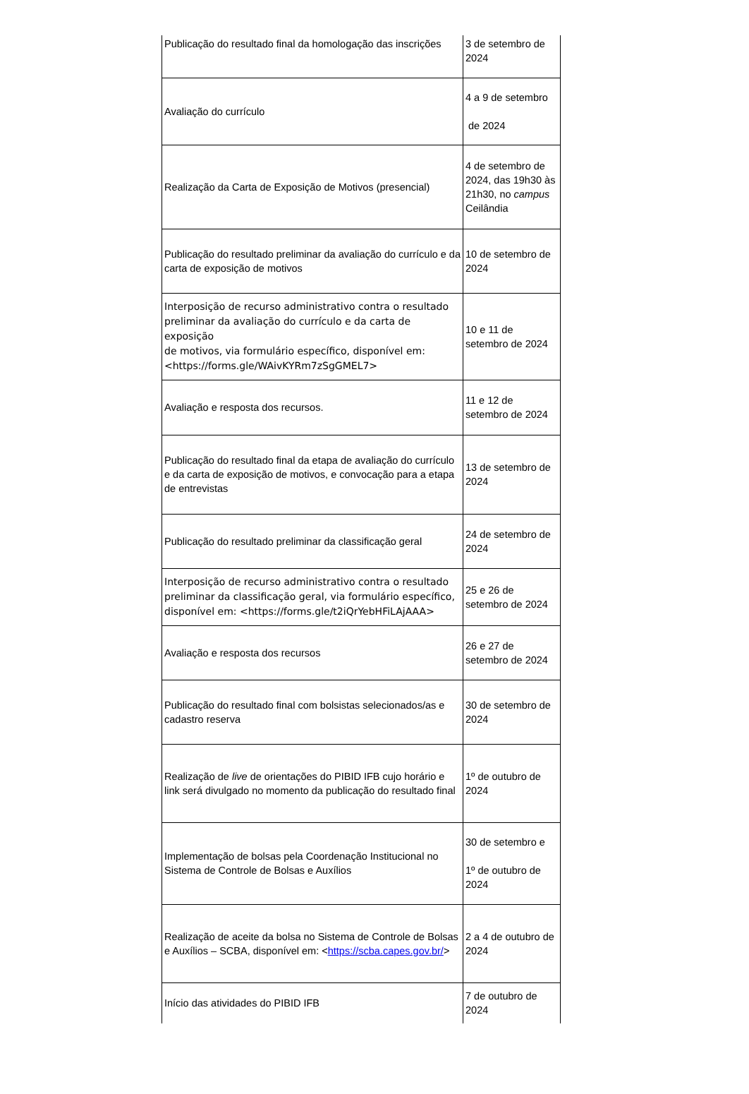| Publicação do resultado final da homologação das inscrições | 3 de setembro de 2024 |
| Avaliação do currículo | 4 a 9 de setembro de 2024 |
| Realização da Carta de Exposição de Motivos (presencial) | 4 de setembro de 2024, das 19h30 às 21h30, no campus Ceilândia |
| Publicação do resultado preliminar da avaliação do currículo e da carta de exposição de motivos | 10 de setembro de 2024 |
| Interposição de recurso administrativo contra o resultado preliminar da avaliação do currículo e da carta de exposição de motivos, via formulário específico, disponível em: <https://forms.gle/WAivKYRm7zSgGMEL7> | 10 e 11 de setembro de 2024 |
| Avaliação e resposta dos recursos. | 11 e 12 de setembro de 2024 |
| Publicação do resultado final da etapa de avaliação do currículo e da carta de exposição de motivos, e convocação para a etapa de entrevistas | 13 de setembro de 2024 |
| Publicação do resultado preliminar da classificação geral | 24 de setembro de 2024 |
| Interposição de recurso administrativo contra o resultado preliminar da classificação geral, via formulário específico, disponível em: <https://forms.gle/t2iQrYebHFiLAjAAA> | 25 e 26 de setembro de 2024 |
| Avaliação e resposta dos recursos | 26 e 27 de setembro de 2024 |
| Publicação do resultado final com bolsistas selecionados/as e cadastro reserva | 30 de setembro de 2024 |
| Realização de live de orientações do PIBID IFB cujo horário e link será divulgado no momento da publicação do resultado final | 1º de outubro de 2024 |
| Implementação de bolsas pela Coordenação Institucional no Sistema de Controle de Bolsas e Auxílios | 30 de setembro e 1º de outubro de 2024 |
| Realização de aceite da bolsa no Sistema de Controle de Bolsas e Auxílios – SCBA, disponível em: < https://scba.capes.gov.br/ > | 2 a 4 de outubro de 2024 |
| Início das atividades do PIBID IFB | 7 de outubro de 2024 |